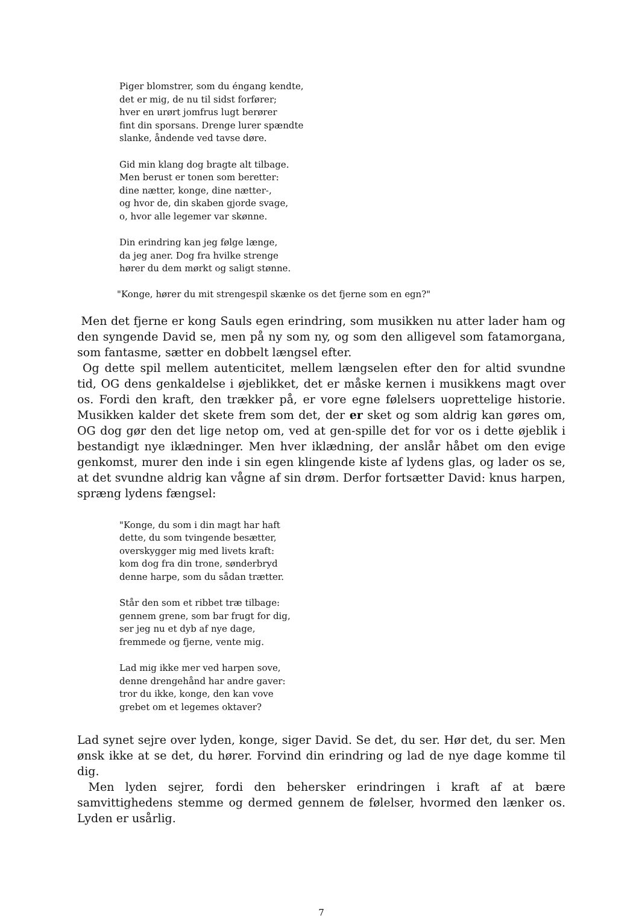Piger blomstrer, som du éngang kendte,
det er mig, de nu til sidst forfører;
hver en urørt jomfrus lugt berører
fint din sporsans. Drenge lurer spændte
slanke, åndende ved tavse døre.
Gid min klang dog bragte alt tilbage.
Men berust er tonen som beretter:
dine nætter, konge, dine nætter-,
og hvor de, din skaben gjorde svage,
o, hvor alle legemer var skønne.
Din erindring kan jeg følge længe,
da jeg aner. Dog fra hvilke strenge
hører du dem mørkt og saligt stønne.
"Konge, hører du mit strengespil skænke os det fjerne som en egn?"
Men det fjerne er kong Sauls egen erindring, som musikken nu atter lader ham og den syngende David se, men på ny som ny, og som den alligevel som fatamorgana, som fantasme, sætter en dobbelt længsel efter.
Og dette spil mellem autenticitet, mellem længselen efter den for altid svundne tid, OG dens genkaldelse i øjeblikket, det er måske kernen i musikkens magt over os. Fordi den kraft, den trækker på, er vore egne følelsers uoprettelige historie. Musikken kalder det skete frem som det, der er sket og som aldrig kan gøres om, OG dog gør den det lige netop om, ved at gen-spille det for vor os i dette øjeblik i bestandigt nye iklædninger. Men hver iklædning, der anslår håbet om den evige genkomst, murer den inde i sin egen klingende kiste af lydens glas, og lader os se, at det svundne aldrig kan vågne af sin drøm. Derfor fortsætter David: knus harpen, spræng lydens fængsel:
"Konge, du som i din magt har haft
dette, du som tvingende besætter,
overskygger mig med livets kraft:
kom dog fra din trone, sønderbryd
denne harpe, som du sådan trætter.
Står den som et ribbet træ tilbage:
gennem grene, som bar frugt for dig,
ser jeg nu et dyb af nye dage,
fremmede og fjerne, vente mig.
Lad mig ikke mer ved harpen sove,
denne drengehånd har andre gaver:
tror du ikke, konge, den kan vove
grebet om et legemes oktaver?
Lad synet sejre over lyden, konge, siger David. Se det, du ser. Hør det, du ser. Men ønsk ikke at se det, du hører. Forvind din erindring og lad de nye dage komme til dig.
Men lyden sejrer, fordi den behersker erindringen i kraft af at bære samvittighedens stemme og dermed gennem de følelser, hvormed den lænker os. Lyden er usårlig.
7